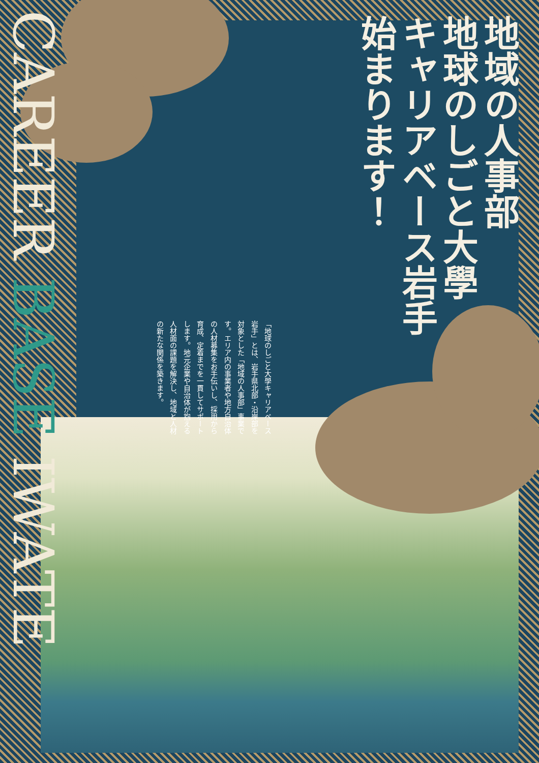CAREER BASE IWATE
地域の人事部
地球のしごと大學
キャリアベース岩手
始まります！
「地球のしごと大學キャリアベース岩手」とは、岩手県北部・沿岸部を対象とした「地域の人事部」事業です。エリア内の事業者や地方自治体の人材募集をお手伝いし、採用から育成、定着までを一貫してサポートします。地元企業や自治体が抱える人材面の課題を解決し、地域と人材の新たな関係を築きます。